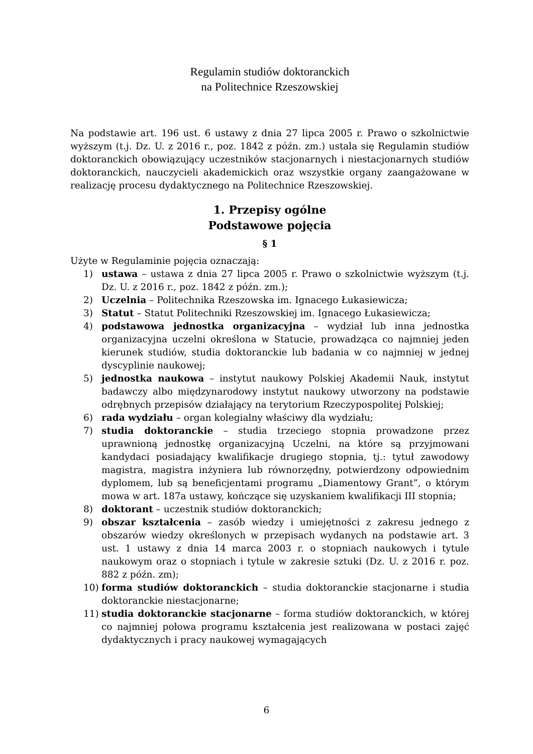Regulamin studiów doktoranckich
na Politechnice Rzeszowskiej
Na podstawie art. 196 ust. 6 ustawy z dnia 27 lipca 2005 r. Prawo o szkolnictwie wyższym (t.j. Dz. U. z 2016 r., poz. 1842 z późn. zm.) ustala się Regulamin studiów doktoranckich obowiązujący uczestników stacjonarnych i niestacjonarnych studiów doktoranckich, nauczycieli akademickich oraz wszystkie organy zaangażowane w realizację procesu dydaktycznego na Politechnice Rzeszowskiej.
1. Przepisy ogólne
Podstawowe pojęcia
§ 1
Użyte w Regulaminie pojęcia oznaczają:
1) ustawa – ustawa z dnia 27 lipca 2005 r. Prawo o szkolnictwie wyższym (t.j. Dz. U. z 2016 r., poz. 1842 z późn. zm.);
2) Uczelnia – Politechnika Rzeszowska im. Ignacego Łukasiewicza;
3) Statut – Statut Politechniki Rzeszowskiej im. Ignacego Łukasiewicza;
4) podstawowa jednostka organizacyjna – wydział lub inna jednostka organizacyjna uczelni określona w Statucie, prowadząca co najmniej jeden kierunek studiów, studia doktoranckie lub badania w co najmniej w jednej dyscyplinie naukowej;
5) jednostka naukowa – instytut naukowy Polskiej Akademii Nauk, instytut badawczy albo międzynarodowy instytut naukowy utworzony na podstawie odrębnych przepisów działający na terytorium Rzeczypospolitej Polskiej;
6) rada wydziału – organ kolegialny właściwy dla wydziału;
7) studia doktoranckie – studia trzeciego stopnia prowadzone przez uprawnioną jednostkę organizacyjną Uczelni, na które są przyjmowani kandydaci posiadający kwalifikacje drugiego stopnia, tj.: tytuł zawodowy magistra, magistra inżyniera lub równorzędny, potwierdzony odpowiednim dyplomem, lub są beneficjentami programu „Diamentowy Grant”, o którym mowa w art. 187a ustawy, kończące się uzyskaniem kwalifikacji III stopnia;
8) doktorant – uczestnik studiów doktoranckich;
9) obszar kształcenia – zasób wiedzy i umiejętności z zakresu jednego z obszarów wiedzy określonych w przepisach wydanych na podstawie art. 3 ust. 1 ustawy z dnia 14 marca 2003 r. o stopniach naukowych i tytule naukowym oraz o stopniach i tytule w zakresie sztuki (Dz. U. z 2016 r. poz. 882 z późn. zm);
10) forma studiów doktoranckich – studia doktoranckie stacjonarne i studia doktoranckie niestacjonarne;
11) studia doktoranckie stacjonarne – forma studiów doktoranckich, w której co najmniej połowa programu kształcenia jest realizowana w postaci zajęć dydaktycznych i pracy naukowej wymagających
6